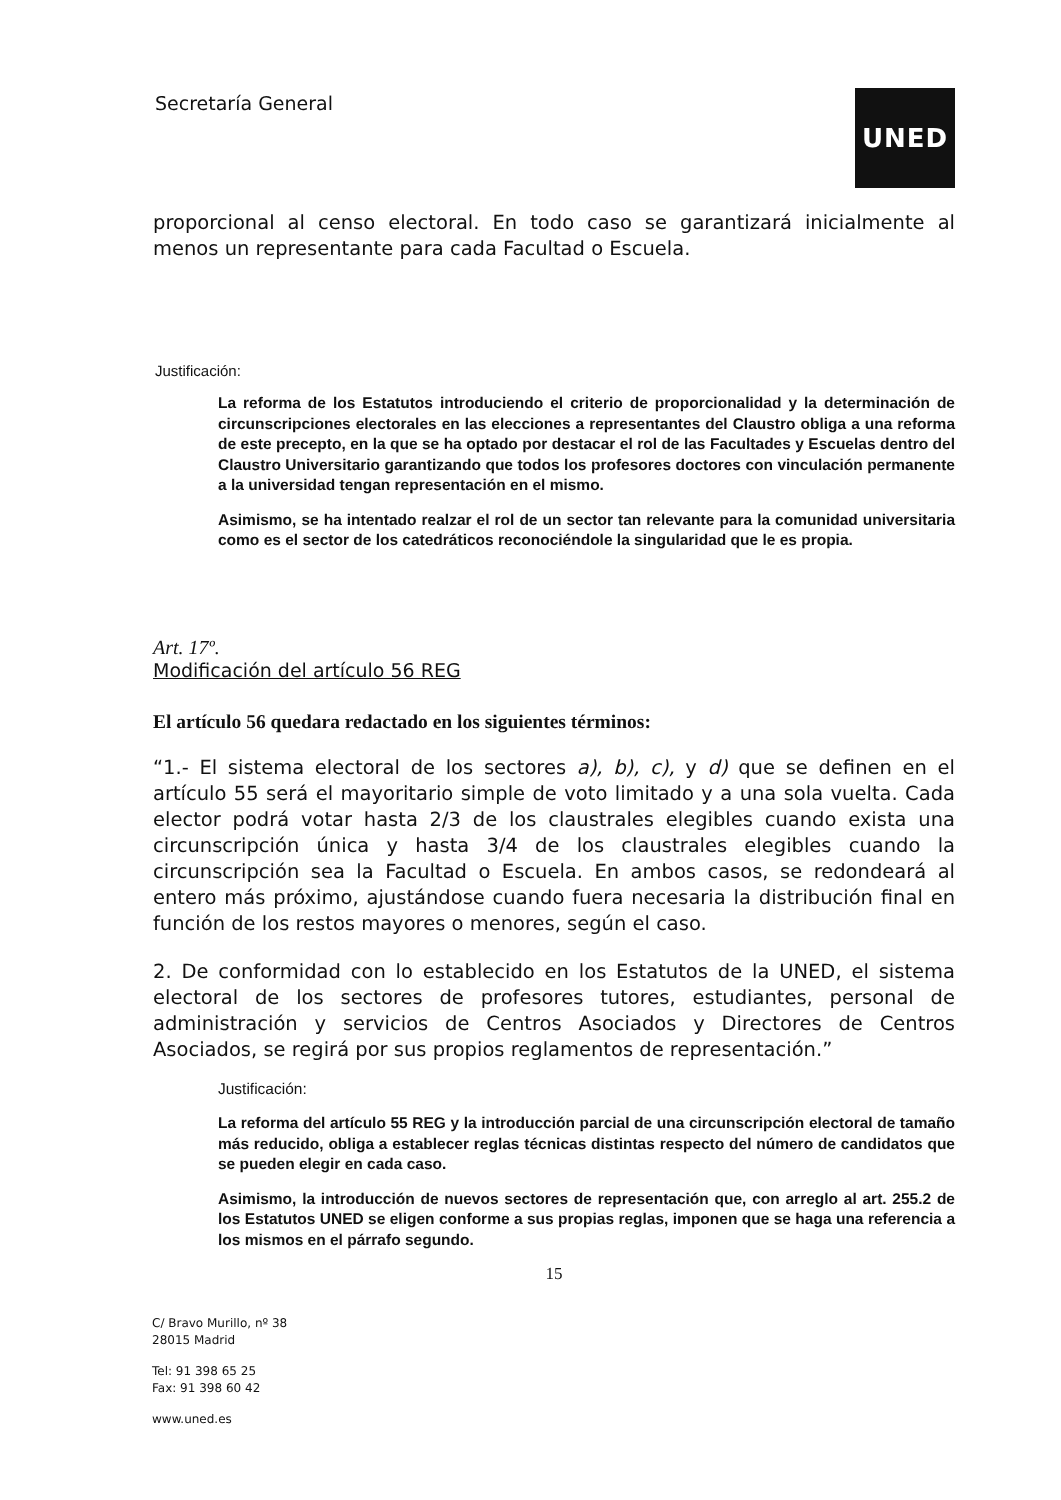Secretaría General UNED
proporcional al censo electoral. En todo caso se garantizará inicialmente al menos un representante para cada Facultad o Escuela.
Justificación:
La reforma de los Estatutos introduciendo el criterio de proporcionalidad y la determinación de circunscripciones electorales en las elecciones a representantes del Claustro obliga a una reforma de este precepto, en la que se ha optado por destacar el rol de las Facultades y Escuelas dentro del Claustro Universitario garantizando que todos los profesores doctores con vinculación permanente a la universidad tengan representación en el mismo.
Asimismo, se ha intentado realzar el rol de un sector tan relevante para la comunidad universitaria como es el sector de los catedráticos reconociéndole la singularidad que le es propia.
Art. 17º.
Modificación del artículo 56 REG
El artículo 56 quedara redactado en los siguientes términos:
“1.- El sistema electoral de los sectores a), b), c), y d) que se definen en el artículo 55 será el mayoritario simple de voto limitado y a una sola vuelta. Cada elector podrá votar hasta 2/3 de los claustrales elegibles cuando exista una circunscripción única y hasta 3/4 de los claustrales elegibles cuando la circunscripción sea la Facultad o Escuela. En ambos casos, se redondeará al entero más próximo, ajustándose cuando fuera necesaria la distribución final en función de los restos mayores o menores, según el caso.
2. De conformidad con lo establecido en los Estatutos de la UNED, el sistema electoral de los sectores de profesores tutores, estudiantes, personal de administración y servicios de Centros Asociados y Directores de Centros Asociados, se regirá por sus propios reglamentos de representación.”
Justificación:
La reforma del artículo 55 REG y la introducción parcial de una circunscripción electoral de tamaño más reducido, obliga a establecer reglas técnicas distintas respecto del número de candidatos que se pueden elegir en cada caso.
Asimismo, la introducción de nuevos sectores de representación que, con arreglo al art. 255.2 de los Estatutos UNED se eligen conforme a sus propias reglas, imponen que se haga una referencia a los mismos en el párrafo segundo.
15
C/ Bravo Murillo, nº 38
28015 Madrid
Tel: 91 398 65 25
Fax: 91 398 60 42
www.uned.es